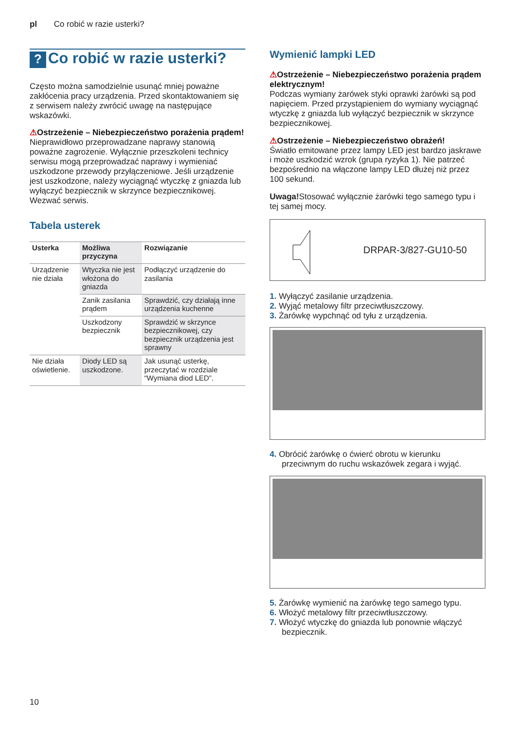pl Co robić w razie usterki?
? Co robić w razie usterki?
Często można samodzielnie usunąć mniej poważne zakłócenia pracy urządzenia. Przed skontaktowaniem się z serwisem należy zwrócić uwagę na następujące wskazówki.
⚠Ostrzeżenie – Niebezpieczeństwo porażenia prądem!
Nieprawidłowo przeprowadzane naprawy stanowią poważne zagrożenie. Wyłącznie przeszkoleni technicy serwisu mogą przeprowadzać naprawy i wymieniać uszkodzone przewody przyłączeniowe. Jeśli urządzenie jest uszkodzone, należy wyciągnąć wtyczkę z gniazda lub wyłączyć bezpiecznik w skrzynce bezpiecznikowej. Wezwać serwis.
Tabela usterek
| Usterka | Możliwa przyczyna | Rozwiązanie |
| --- | --- | --- |
| Urządzenie nie działa | Wtyczka nie jest włożona do gniazda | Podłączyć urządzenie do zasilania |
| | Zanik zasilania prądem | Sprawdzić, czy działają inne urządzenia kuchenne |
| | Uszkodzony bezpiecznik | Sprawdzić w skrzynce bezpiecznikowej, czy bezpiecznik urządzenia jest sprawny |
| Nie działa oświetlenie. | Diody LED są uszkodzone. | Jak usunąć usterkę, przeczytać w rozdziale “Wymiana diod LED”. |
Wymienić lampki LED
⚠Ostrzeżenie – Niebezpieczeństwo porażenia prądem elektrycznym!
Podczas wymiany żarówek styki oprawki żarówki są pod napięciem. Przed przystąpieniem do wymiany wyciągnąć wtyczkę z gniazda lub wyłączyć bezpiecznik w skrzynce bezpiecznikowej.
⚠Ostrzeżenie – Niebezpieczeństwo obrażeń!
Światło emitowane przez lampy LED jest bardzo jaskrawe i może uszkodzić wzrok (grupa ryzyka 1). Nie patrzeć bezpośrednio na włączone lampy LED dłużej niż przez 100 sekund.
Uwaga!Stosować wyłącznie żarówki tego samego typu i tej samej mocy.
DRPAR-3/827-GU10-50
1. Wyłączyć zasilanie urządzenia.
2. Wyjąć metalowy filtr przeciwtłuszczowy.
3. Żarówkę wypchnąć od tyłu z urządzenia.
4. Obrócić żarówkę o ćwierć obrotu w kierunku przeciwnym do ruchu wskazówek zegara i wyjąć.
5. Żarówkę wymienić na żarówkę tego samego typu.
6. Włożyć metalowy filtr przeciwtłuszczowy.
7. Włożyć wtyczkę do gniazda lub ponownie włączyć bezpiecznik.
10